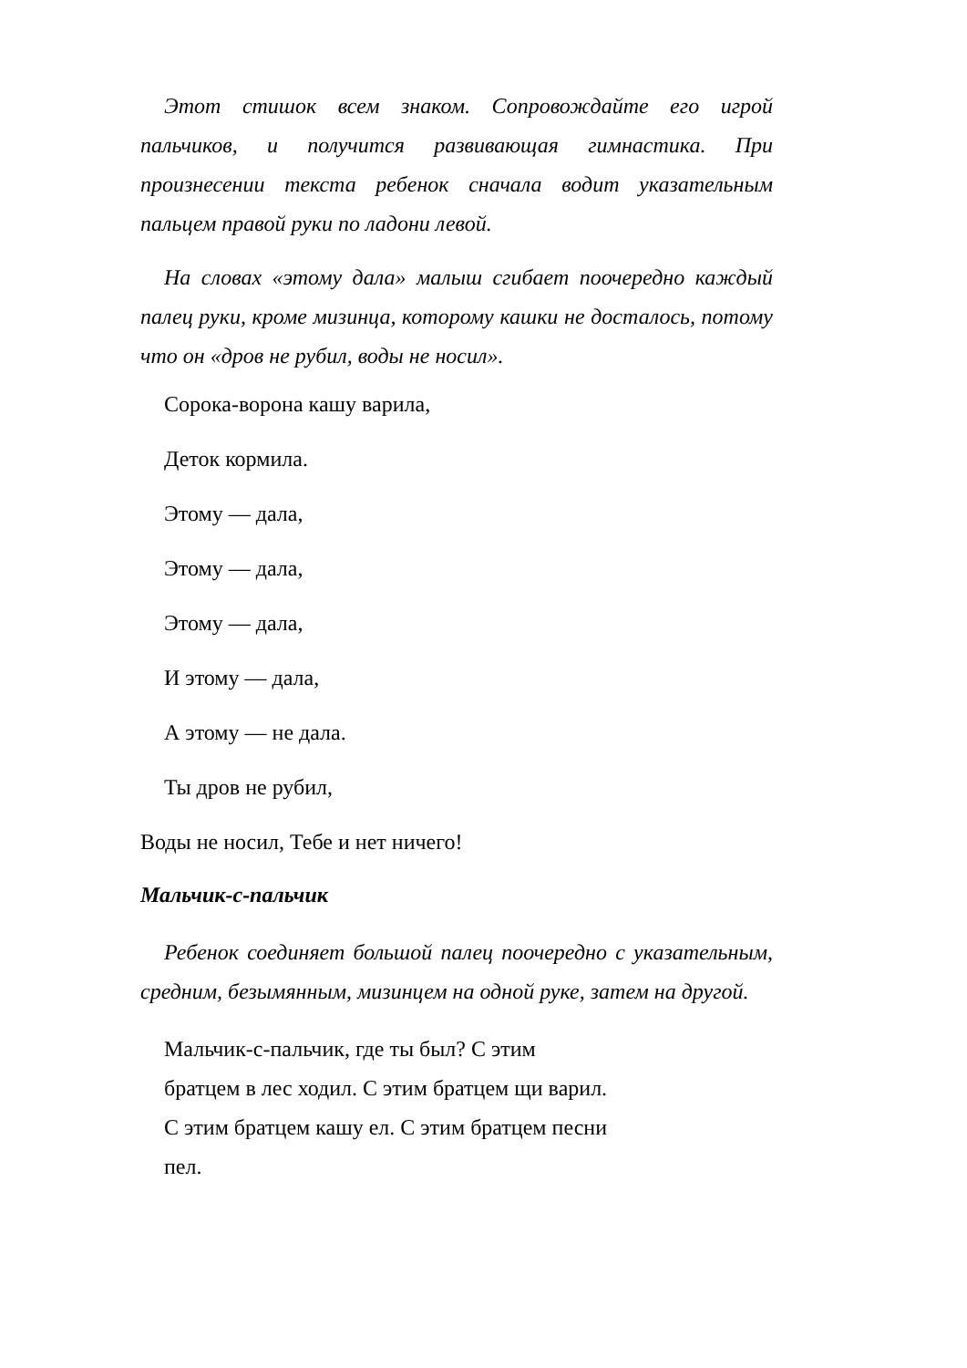Этот стишок всем знаком. Сопровождайте его игрой пальчиков, и получится развивающая гимнастика. При произнесении текста ребенок сначала водит указательным пальцем правой руки по ладони левой.
На словах «этому дала» малыш сгибает поочередно каждый палец руки, кроме мизинца, которому кашки не досталось, потому что он «дров не рубил, воды не носил».
Сорока-ворона кашу варила,
Деток кормила.
Этому — дала,
Этому — дала,
Этому — дала,
И этому — дала,
А этому — не дала.
Ты дров не рубил,
Воды не носил, Тебе и нет ничего!
Мальчик-с-пальчик
Ребенок соединяет большой палец поочередно с ука­зательным, средним, безымянным, мизинцем на одной руке, затем на другой.
Мальчик-с-пальчик, где ты был? С этим
братцем в лес ходил. С этим братцем щи варил.
С этим братцем кашу ел. С этим братцем песни
пел.